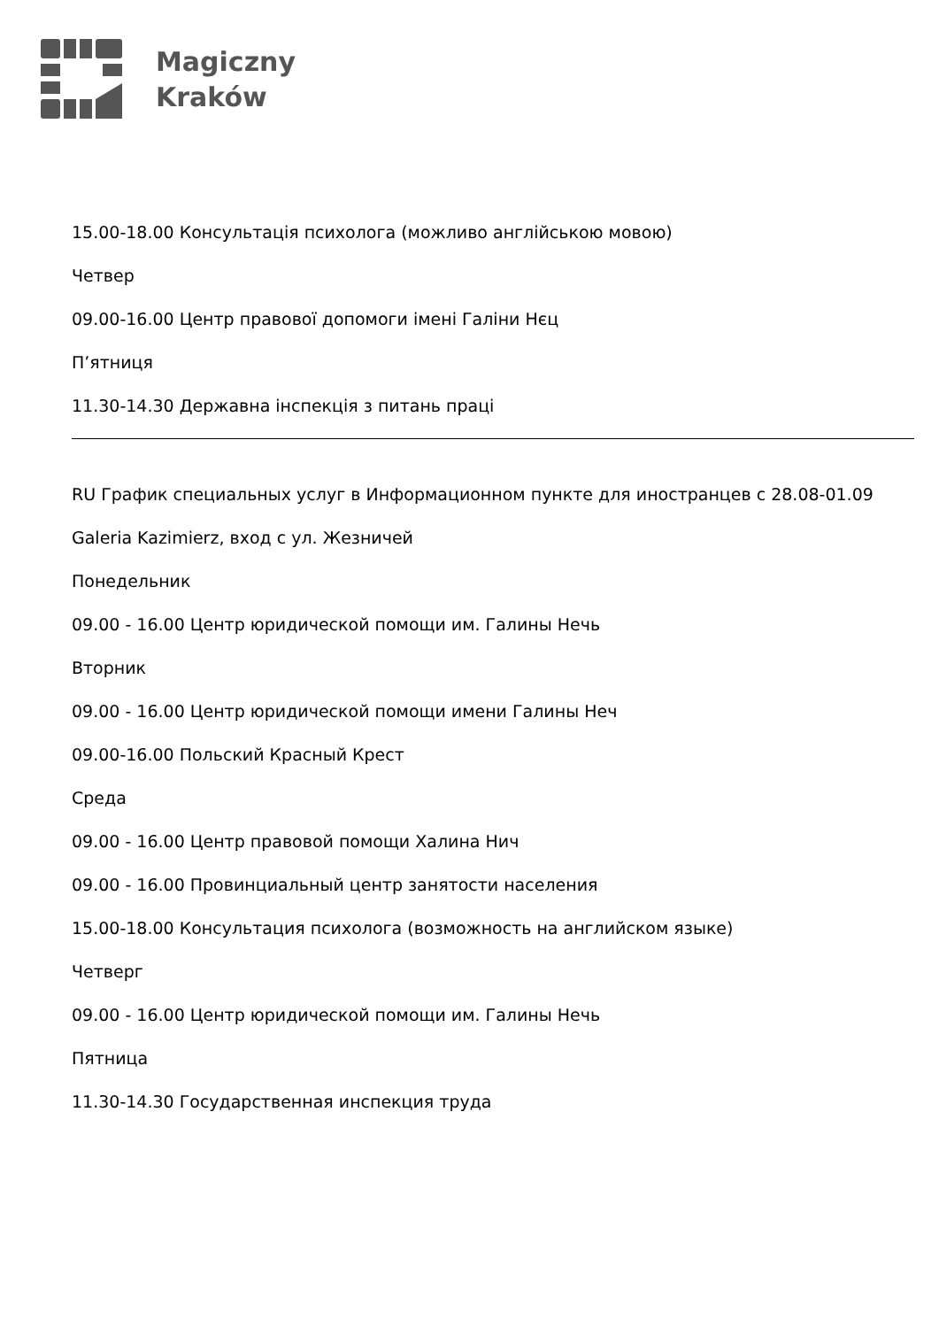Magiczny
Kraków
15.00-18.00 Консультація психолога (можливо англійською мовою)
Четвер
09.00-16.00 Центр правової допомоги імені Галіни Нєц
П’ятниця
11.30-14.30 Державна інспекція з питань праці
RU График специальных услуг в Информационном пункте для иностранцев с 28.08-01.09
Galeria Kazimierz, вход с ул. Жезничей
Понедельник
09.00 - 16.00 Центр юридической помощи им. Галины Нечь
Вторник
09.00 - 16.00 Центр юридической помощи имени Галины Неч
09.00-16.00 Польский Красный Крест
Среда
09.00 - 16.00 Центр правовой помощи Халина Нич
09.00 - 16.00 Провинциальный центр занятости населения
15.00-18.00 Консультация психолога (возможность на английском языке)
Четверг
09.00 - 16.00 Центр юридической помощи им. Галины Нечь
Пятница
11.30-14.30 Государственная инспекция труда